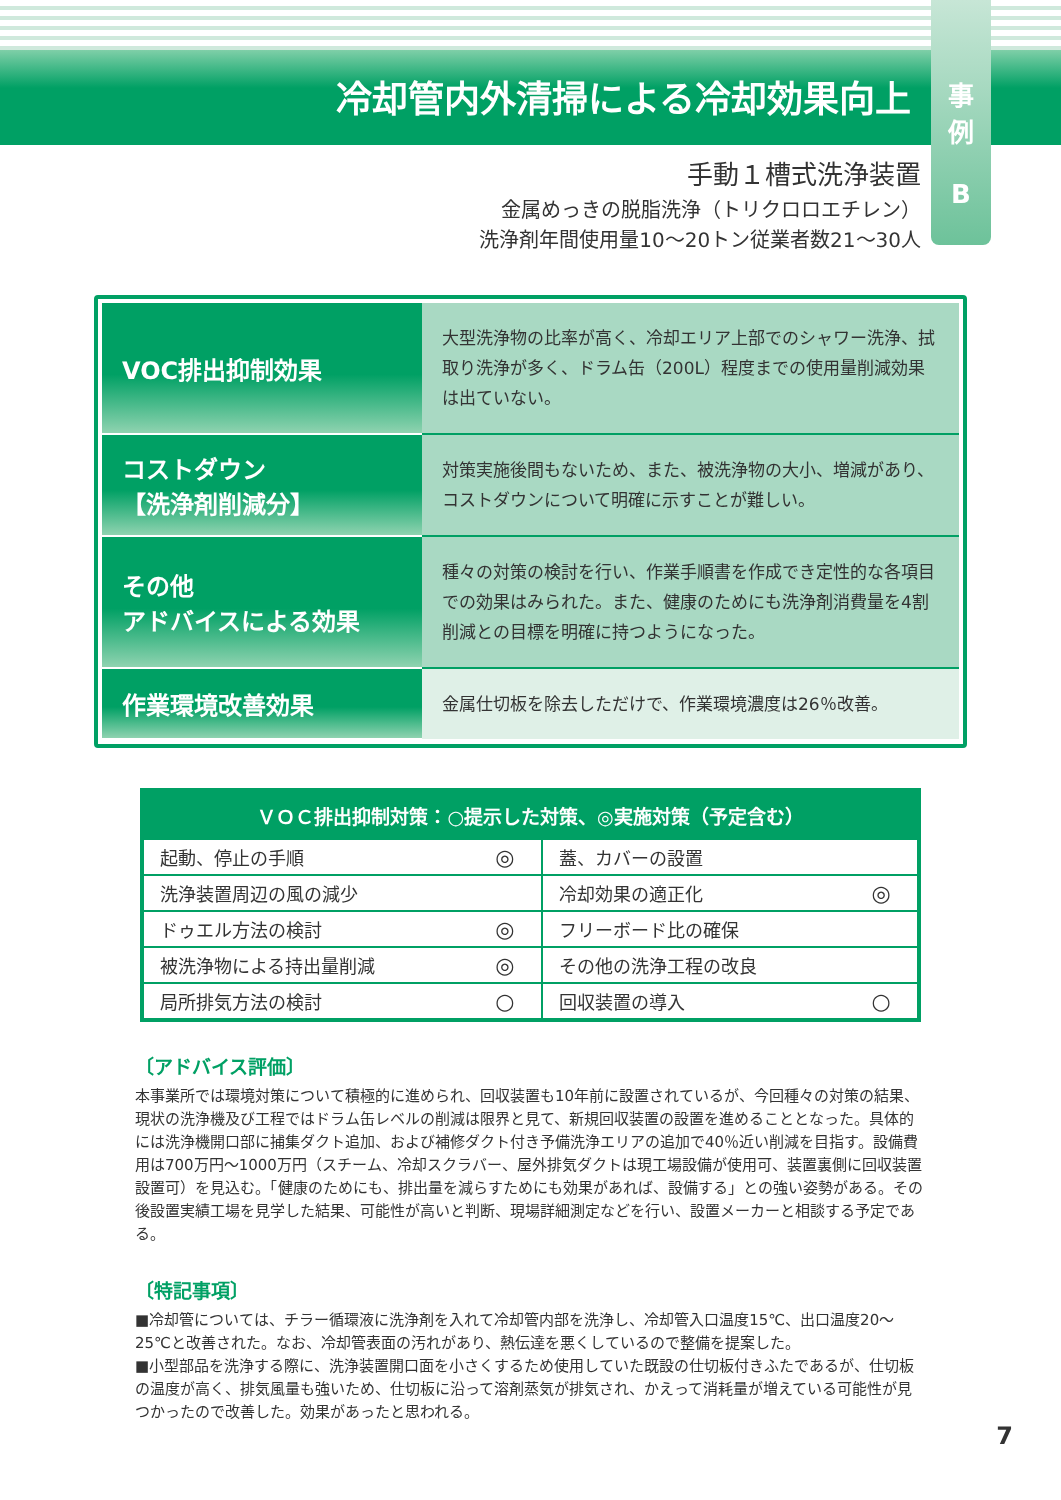冷却管内外清掃による冷却効果向上
事
例
B
手動１槽式洗浄装置
金属めっきの脱脂洗浄（トリクロロエチレン）
洗浄剤年間使用量10〜20トン従業者数21〜30人
| VOC排出抑制効果 | 大型洗浄物の比率が高く、冷却エリア上部でのシャワー洗浄、拭取り洗浄が多く、ドラム缶（200L）程度までの使用量削減効果は出ていない。 |
| コストダウン 【洗浄剤削減分】 | 対策実施後間もないため、また、被洗浄物の大小、増減があり、コストダウンについて明確に示すことが難しい。 |
| その他 アドバイスによる効果 | 種々の対策の検討を行い、作業手順書を作成でき定性的な各項目での効果はみられた。また、健康のためにも洗浄剤消費量を4割削減との目標を明確に持つようになった。 |
| 作業環境改善効果 | 金属仕切板を除去しただけで、作業環境濃度は26％改善。 |
| ＶＯＣ排出抑制対策：○提示した対策、◎実施対策（予定含む） | | | |
| --- | --- | --- | --- |
| 起動、停止の手順 | ◎ | 蓋、カバーの設置 | |
| 洗浄装置周辺の風の減少 | | 冷却効果の適正化 | ◎ |
| ドゥエル方法の検討 | ◎ | フリーボード比の確保 | |
| 被洗浄物による持出量削減 | ◎ | その他の洗浄工程の改良 | |
| 局所排気方法の検討 | ○ | 回収装置の導入 | ○ |
〔アドバイス評価〕
本事業所では環境対策について積極的に進められ、回収装置も10年前に設置されているが、今回種々の対策の結果、現状の洗浄機及び工程ではドラム缶レベルの削減は限界と見て、新規回収装置の設置を進めることとなった。具体的には洗浄機開口部に捕集ダクト追加、および補修ダクト付き予備洗浄エリアの追加で40％近い削減を目指す。設備費用は700万円〜1000万円（スチーム、冷却スクラバー、屋外排気ダクトは現工場設備が使用可、装置裏側に回収装置設置可）を見込む。「健康のためにも、排出量を減らすためにも効果があれば、設備する」との強い姿勢がある。その後設置実績工場を見学した結果、可能性が高いと判断、現場詳細測定などを行い、設置メーカーと相談する予定である。
〔特記事項〕
■冷却管については、チラー循環液に洗浄剤を入れて冷却管内部を洗浄し、冷却管入口温度15℃、出口温度20〜25℃と改善された。なお、冷却管表面の汚れがあり、熱伝達を悪くしているので整備を提案した。
■小型部品を洗浄する際に、洗浄装置開口面を小さくするため使用していた既設の仕切板付きふたであるが、仕切板の温度が高く、排気風量も強いため、仕切板に沿って溶剤蒸気が排気され、かえって消耗量が増えている可能性が見つかったので改善した。効果があったと思われる。
7